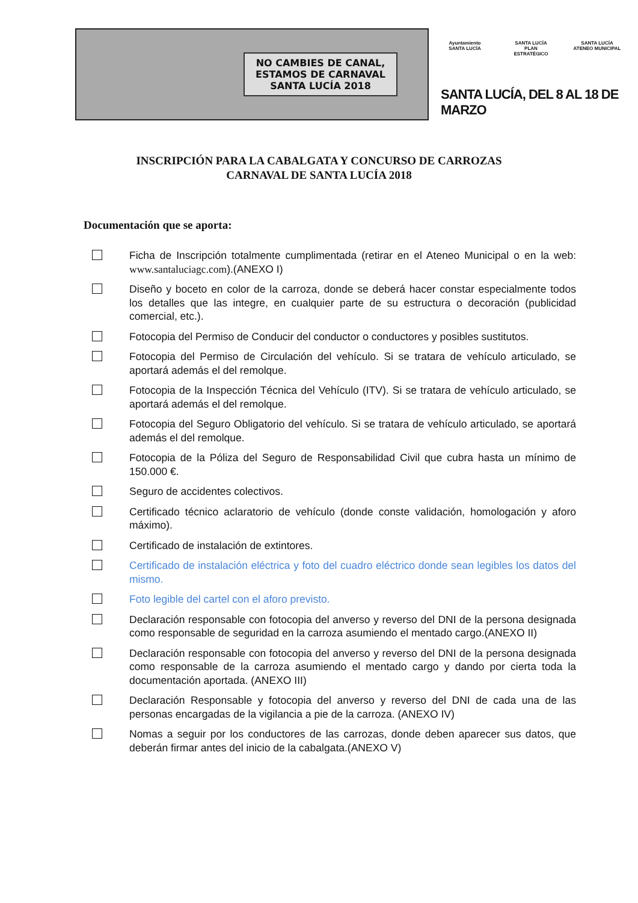NO CAMBIES DE CANAL, ESTAMOS DE CARNAVAL
SANTA LUCÍA 2018
Ayuntamiento
SANTA LUCÍA SANTA LUCÍA
PLAN ESTRATÉGICO SANTA LUCÍA
ATENEO MUNICIPAL
SANTA LUCÍA, DEL 8 AL 18 DE MARZO
INSCRIPCIÓN PARA LA CABALGATA Y CONCURSO DE CARROZAS
CARNAVAL DE SANTA LUCÍA 2018
Documentación que se aporta:
Ficha de Inscripción totalmente cumplimentada (retirar en el Ateneo Municipal o en la web: www.santaluciagc.com).(ANEXO I)
Diseño y boceto en color de la carroza, donde se deberá hacer constar especialmente todos los detalles que las integre, en cualquier parte de su estructura o decoración (publicidad comercial, etc.).
Fotocopia del Permiso de Conducir del conductor o conductores y posibles sustitutos.
Fotocopia del Permiso de Circulación del vehículo. Si se tratara de vehículo articulado, se aportará además el del remolque.
Fotocopia de la Inspección Técnica del Vehículo (ITV). Si se tratara de vehículo articulado, se aportará además el del remolque.
Fotocopia del Seguro Obligatorio del vehículo. Si se tratara de vehículo articulado, se aportará además el del remolque.
Fotocopia de la Póliza del Seguro de Responsabilidad Civil que cubra hasta un mínimo de 150.000 €.
Seguro de accidentes colectivos.
Certificado técnico aclaratorio de vehículo (donde conste validación, homologación y aforo máximo).
Certificado de instalación de extintores.
Certificado de instalación eléctrica y foto del cuadro eléctrico donde sean legibles los datos del mismo.
Foto legible del cartel con el aforo previsto.
Declaración responsable con fotocopia del anverso y reverso del DNI de la persona designada como responsable de seguridad en la carroza asumiendo el mentado cargo.(ANEXO II)
Declaración responsable con fotocopia del anverso y reverso del DNI de la persona designada como responsable de la carroza asumiendo el mentado cargo y dando por cierta toda la documentación aportada. (ANEXO III)
Declaración Responsable y fotocopia del anverso y reverso del DNI de cada una de las personas encargadas de la vigilancia a pie de la carroza. (ANEXO IV)
Nomas a seguir por los conductores de las carrozas, donde deben aparecer sus datos, que deberán firmar antes del inicio de la cabalgata.(ANEXO V)